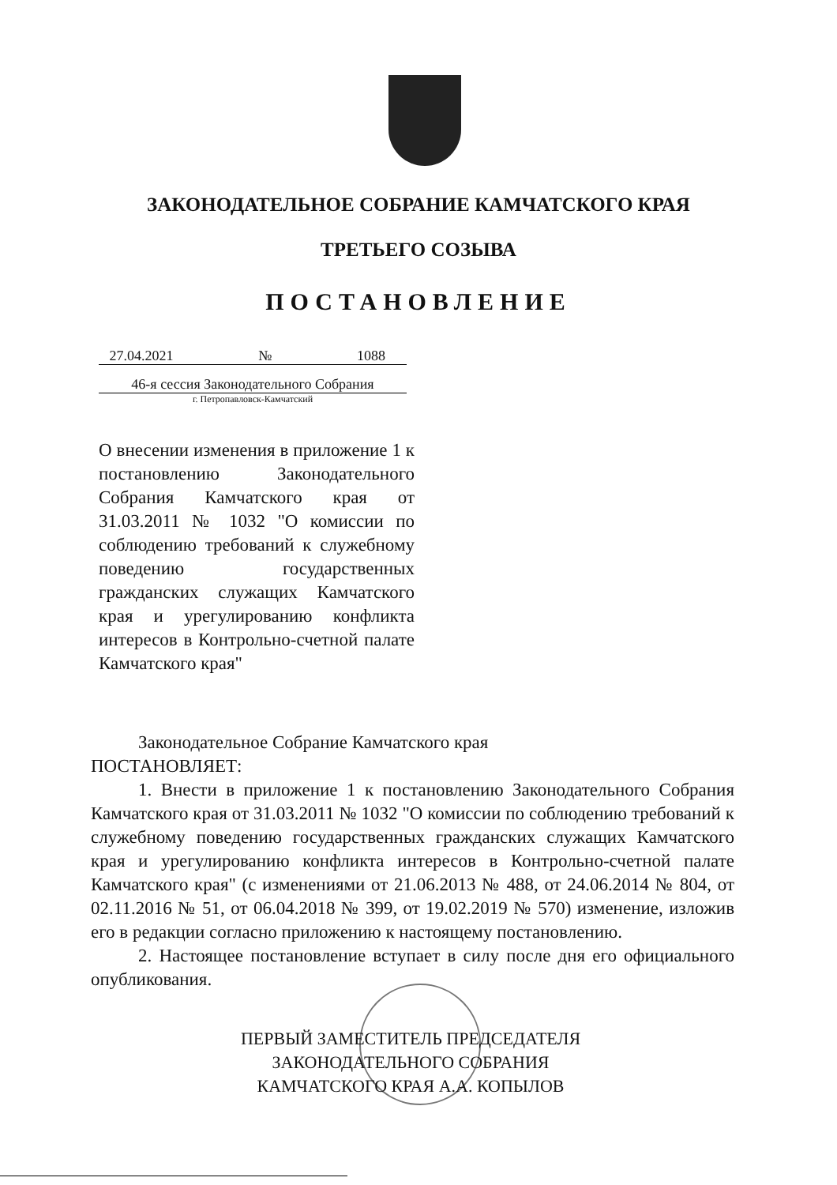ЗАКОНОДАТЕЛЬНОЕ СОБРАНИЕ КАМЧАТСКОГО КРАЯ
ТРЕТЬЕГО СОЗЫВА
ПОСТАНОВЛЕНИЕ
27.04.2021 № 1088
46-я сессия Законодательного Собрания
г. Петропавловск-Камчатский
О внесении изменения в приложение 1 к постановлению Законодательного Собрания Камчатского края от 31.03.2011 № 1032 "О комиссии по соблюдению требований к служебному поведению государственных гражданских служащих Камчатского края и урегулированию конфликта интересов в Контрольно-счетной палате Камчатского края"
Законодательное Собрание Камчатского края
ПОСТАНОВЛЯЕТ:
1. Внести в приложение 1 к постановлению Законодательного Собрания Камчатского края от 31.03.2011 № 1032 "О комиссии по соблюдению требований к служебному поведению государственных гражданских служащих Камчатского края и урегулированию конфликта интересов в Контрольно-счетной палате Камчатского края" (с изменениями от 21.06.2013 № 488, от 24.06.2014 № 804, от 02.11.2016 № 51, от 06.04.2018 № 399, от 19.02.2019 № 570) изменение, изложив его в редакции согласно приложению к настоящему постановлению.
2. Настоящее постановление вступает в силу после дня его официального опубликования.
ПЕРВЫЙ ЗАМЕСТИТЕЛЬ ПРЕДСЕДАТЕЛЯ
ЗАКОНОДАТЕЛЬНОГО СОБРАНИЯ
КАМЧАТСКОГО КРАЯ А.А. КОПЫЛОВ